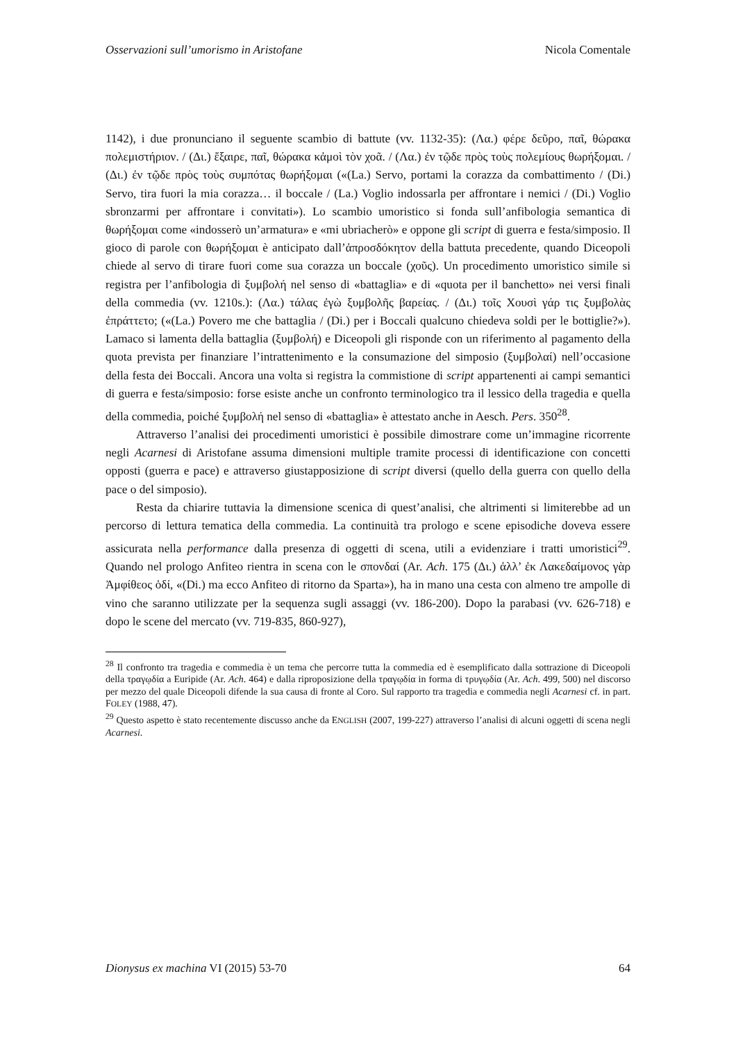Osservazioni sull’umorismo in Aristofane Nicola Comentale
1142), i due pronunciano il seguente scambio di battute (vv. 1132-35): (Λα.) φέρε δεῦρο, παῖ, θώρακα πολεμιστήριον. / (Δι.) ἔξαιρε, παῖ, θώρακα κἀμοὶ τὸν χοᾶ. / (Λα.) ἐν τῷδε πρὸς τοὺς πολεμίους θωρήξομαι. / (Δι.) ἐν τῷδε πρὸς τοὺς συμπότας θωρήξομαι («(La.) Servo, portami la corazza da combattimento / (Di.) Servo, tira fuori la mia corazza… il boccale / (La.) Voglio indossarla per affrontare i nemici / (Di.) Voglio sbronzarmi per affrontare i convitati»). Lo scambio umoristico si fonda sull’anfibologia semantica di θωρήξομαι come «indosserò un’armatura» e «mi ubriacherò» e oppone gli script di guerra e festa/simposio. Il gioco di parole con θωρήξομαι è anticipato dall’ἀπροσδόκητον della battuta precedente, quando Diceopoli chiede al servo di tirare fuori come sua corazza un boccale (χοῦς). Un procedimento umoristico simile si registra per l’anfibologia di ξυμβολή nel senso di «battaglia» e di «quota per il banchetto» nei versi finali della commedia (vv. 1210s.): (Λα.) τάλας ἐγὼ ξυμβολῆς βαρείας. / (Δι.) τοῖς Χουσὶ γάρ τις ξυμβολὰς ἐπράττετο; («(La.) Povero me che battaglia / (Di.) per i Boccali qualcuno chiedeva soldi per le bottiglie?»). Lamaco si lamenta della battaglia (ξυμβολή) e Diceopoli gli risponde con un riferimento al pagamento della quota prevista per finanziare l’intrattenimento e la consumazione del simposio (ξυμβολαί) nell’occasione della festa dei Boccali. Ancora una volta si registra la commistione di script appartenenti ai campi semantici di guerra e festa/simposio: forse esiste anche un confronto terminologico tra il lessico della tragedia e quella della commedia, poiché ξυμβολή nel senso di «battaglia» è attestato anche in Aesch. Pers. 350<sup>28</sup>.
Attraverso l’analisi dei procedimenti umoristici è possibile dimostrare come un’immagine ricorrente negli Acarnesi di Aristofane assuma dimensioni multiple tramite processi di identificazione con concetti opposti (guerra e pace) e attraverso giustapposizione di script diversi (quello della guerra con quello della pace o del simposio).
Resta da chiarire tuttavia la dimensione scenica di quest’analisi, che altrimenti si limiterebbe ad un percorso di lettura tematica della commedia. La continuità tra prologo e scene episodiche doveva essere assicurata nella performance dalla presenza di oggetti di scena, utili a evidenziare i tratti umoristici<sup>29</sup>. Quando nel prologo Anfiteo rientra in scena con le σπονδαί (Ar. Ach. 175 (Δι.) ἀλλ’ ἐκ Λακεδαίμονος γὰρ Ἀμφίθεος ὁδί, «(Di.) ma ecco Anfiteo di ritorno da Sparta»), ha in mano una cesta con almeno tre ampolle di vino che saranno utilizzate per la sequenza sugli assaggi (vv. 186-200). Dopo la parabasi (vv. 626-718) e dopo le scene del mercato (vv. 719-835, 860-927),
<sup>28</sup> Il confronto tra tragedia e commedia è un tema che percorre tutta la commedia ed è esemplificato dalla sottrazione di Diceopoli della τραγῳδία a Euripide (Ar. Ach. 464) e dalla riproposizione della τραγῳδία in forma di τρυγῳδία (Ar. Ach. 499, 500) nel discorso per mezzo del quale Diceopoli difende la sua causa di fronte al Coro. Sul rapporto tra tragedia e commedia negli Acarnesi cf. in part. FOLEY (1988, 47).
<sup>29</sup> Questo aspetto è stato recentemente discusso anche da ENGLISH (2007, 199-227) attraverso l’analisi di alcuni oggetti di scena negli Acarnesi.
Dionysus ex machina VI (2015) 53-70 64